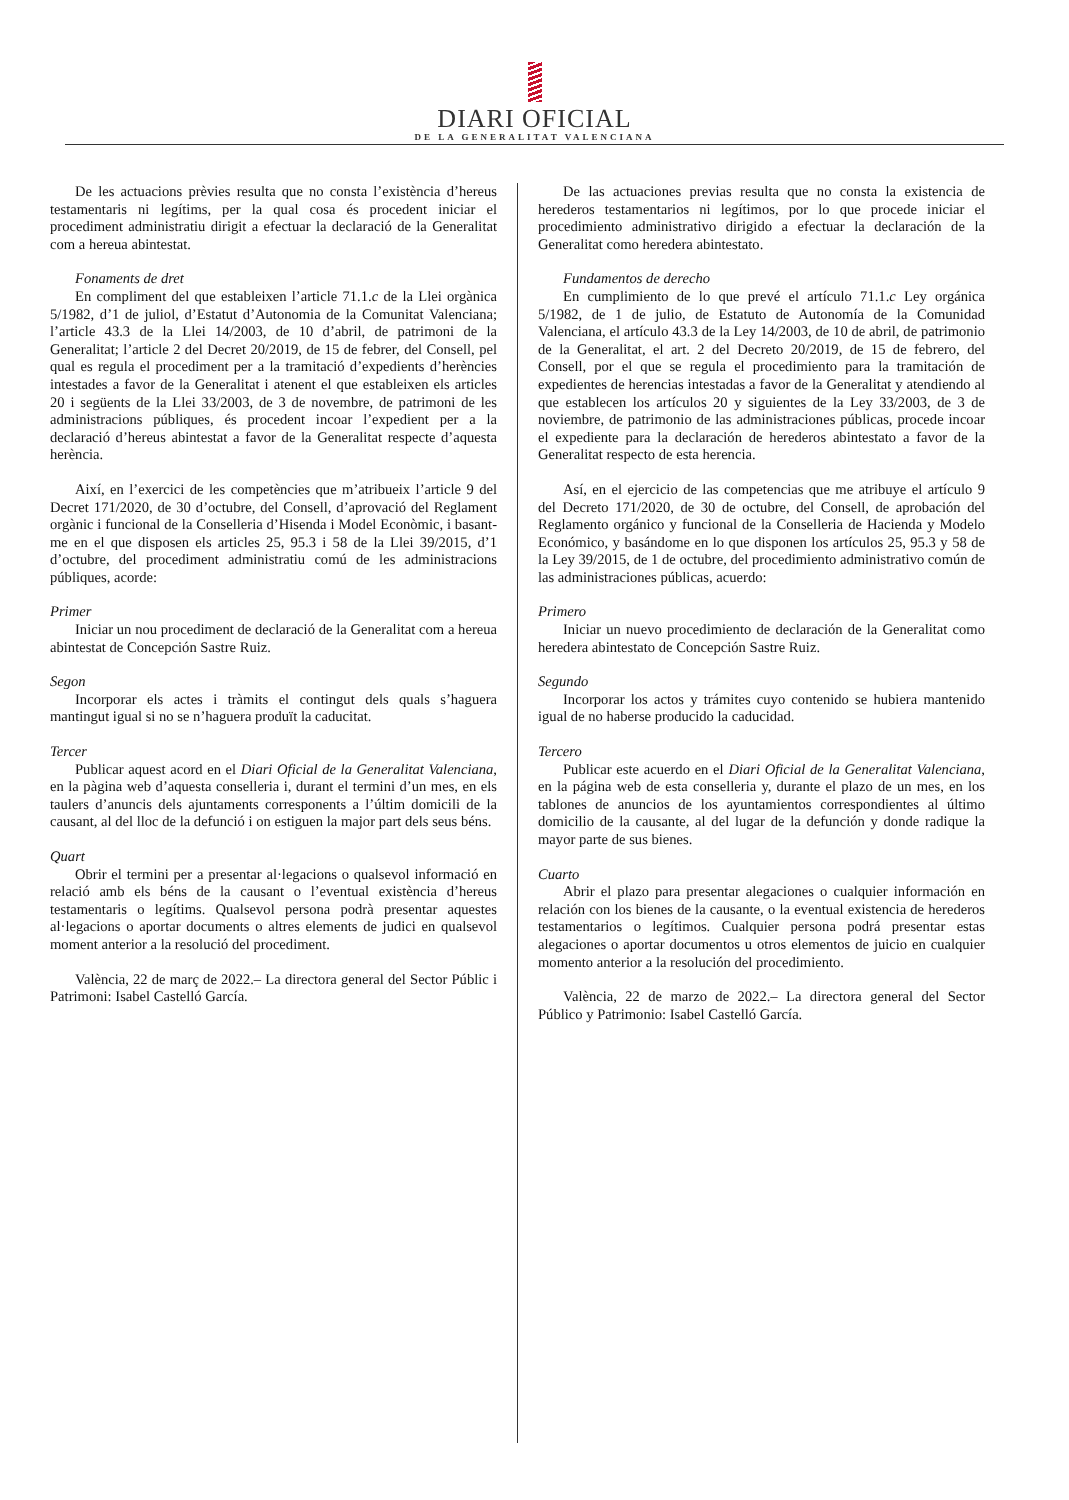DIARI OFICIAL
DE LA GENERALITAT VALENCIANA
De les actuacions prèvies resulta que no consta l’existència d’hereus testamentaris ni legítims, per la qual cosa és procedent iniciar el procediment administratiu dirigit a efectuar la declaració de la Generalitat com a hereua abintestat.
Fonaments de dret
En compliment del que estableixen l’article 71.1.c de la Llei orgànica 5/1982, d’1 de juliol, d’Estatut d’Autonomia de la Comunitat Valenciana; l’article 43.3 de la Llei 14/2003, de 10 d’abril, de patrimoni de la Generalitat; l’article 2 del Decret 20/2019, de 15 de febrer, del Consell, pel qual es regula el procediment per a la tramitació d’expedients d’herències intestades a favor de la Generalitat i atenent el que estableixen els articles 20 i següents de la Llei 33/2003, de 3 de novembre, de patrimoni de les administracions públiques, és procedent incoar l’expedient per a la declaració d’hereus abintestat a favor de la Generalitat respecte d’aquesta herència.
Així, en l’exercici de les competències que m’atribueix l’article 9 del Decret 171/2020, de 30 d’octubre, del Consell, d’aprovació del Reglament orgànic i funcional de la Conselleria d’Hisenda i Model Econòmic, i basant-me en el que disposen els articles 25, 95.3 i 58 de la Llei 39/2015, d’1 d’octubre, del procediment administratiu comú de les administracions públiques, acorde:
Primer
Iniciar un nou procediment de declaració de la Generalitat com a hereua abintestat de Concepción Sastre Ruiz.
Segon
Incorporar els actes i tràmits el contingut dels quals s’haguera mantingut igual si no se n’haguera produït la caducitat.
Tercer
Publicar aquest acord en el Diari Oficial de la Generalitat Valenciana, en la pàgina web d’aquesta conselleria i, durant el termini d’un mes, en els taulers d’anuncis dels ajuntaments corresponents a l’últim domicili de la causant, al del lloc de la defunció i on estiguen la major part dels seus béns.
Quart
Obrir el termini per a presentar al·legacions o qualsevol informació en relació amb els béns de la causant o l’eventual existència d’hereus testamentaris o legítims. Qualsevol persona podrà presentar aquestes al·legacions o aportar documents o altres elements de judici en qualsevol moment anterior a la resolució del procediment.
València, 22 de març de 2022.– La directora general del Sector Públic i Patrimoni: Isabel Castelló García.
De las actuaciones previas resulta que no consta la existencia de herederos testamentarios ni legítimos, por lo que procede iniciar el procedimiento administrativo dirigido a efectuar la declaración de la Generalitat como heredera abintestato.
Fundamentos de derecho
En cumplimiento de lo que prevé el artículo 71.1.c Ley orgánica 5/1982, de 1 de julio, de Estatuto de Autonomía de la Comunidad Valenciana, el artículo 43.3 de la Ley 14/2003, de 10 de abril, de patrimonio de la Generalitat, el art. 2 del Decreto 20/2019, de 15 de febrero, del Consell, por el que se regula el procedimiento para la tramitación de expedientes de herencias intestadas a favor de la Generalitat y atendiendo al que establecen los artículos 20 y siguientes de la Ley 33/2003, de 3 de noviembre, de patrimonio de las administraciones públicas, procede incoar el expediente para la declaración de herederos abintestato a favor de la Generalitat respecto de esta herencia.
Así, en el ejercicio de las competencias que me atribuye el artículo 9 del Decreto 171/2020, de 30 de octubre, del Consell, de aprobación del Reglamento orgánico y funcional de la Conselleria de Hacienda y Modelo Económico, y basándome en lo que disponen los artículos 25, 95.3 y 58 de la Ley 39/2015, de 1 de octubre, del procedimiento administrativo común de las administraciones públicas, acuerdo:
Primero
Iniciar un nuevo procedimiento de declaración de la Generalitat como heredera abintestato de Concepción Sastre Ruiz.
Segundo
Incorporar los actos y trámites cuyo contenido se hubiera mantenido igual de no haberse producido la caducidad.
Tercero
Publicar este acuerdo en el Diari Oficial de la Generalitat Valenciana, en la página web de esta conselleria y, durante el plazo de un mes, en los tablones de anuncios de los ayuntamientos correspondientes al último domicilio de la causante, al del lugar de la defunción y donde radique la mayor parte de sus bienes.
Cuarto
Abrir el plazo para presentar alegaciones o cualquier información en relación con los bienes de la causante, o la eventual existencia de herederos testamentarios o legítimos. Cualquier persona podrá presentar estas alegaciones o aportar documentos u otros elementos de juicio en cualquier momento anterior a la resolución del procedimiento.
València, 22 de marzo de 2022.– La directora general del Sector Público y Patrimonio: Isabel Castelló García.